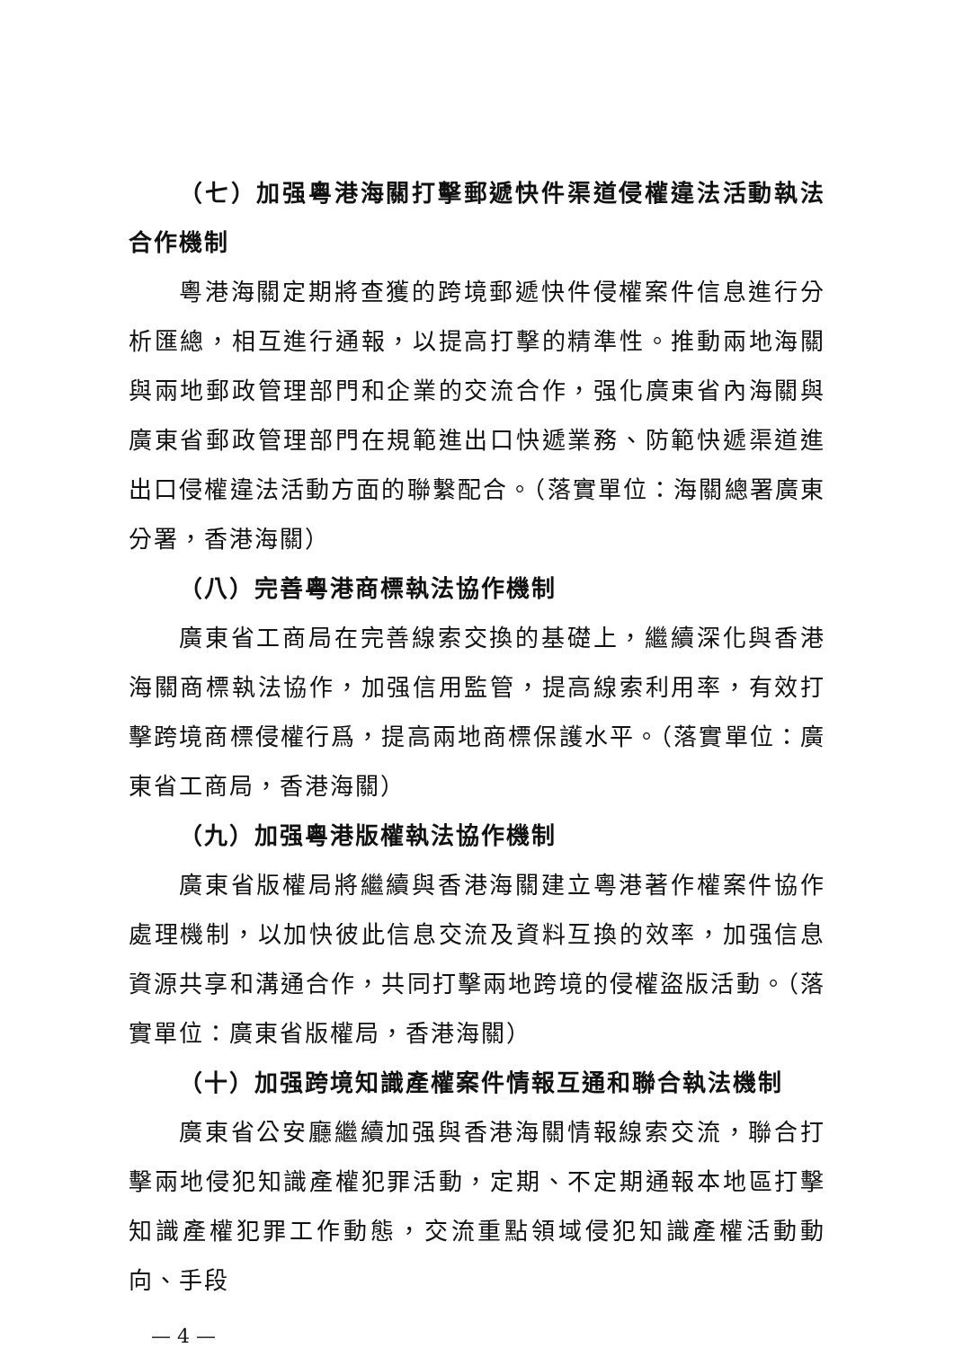（七）加强粵港海關打擊郵遞快件渠道侵權違法活動執法合作機制
粵港海關定期將查獲的跨境郵遞快件侵權案件信息進行分析匯總，相互進行通報，以提高打擊的精準性。推動兩地海關與兩地郵政管理部門和企業的交流合作，强化廣東省內海關與廣東省郵政管理部門在規範進出口快遞業務、防範快遞渠道進出口侵權違法活動方面的聯繫配合。（落實單位：海關總署廣東分署，香港海關）
（八）完善粵港商標執法協作機制
廣東省工商局在完善線索交換的基礎上，繼續深化與香港海關商標執法協作，加强信用監管，提高線索利用率，有效打擊跨境商標侵權行爲，提高兩地商標保護水平。（落實單位：廣東省工商局，香港海關）
（九）加强粵港版權執法協作機制
廣東省版權局將繼續與香港海關建立粵港著作權案件協作處理機制，以加快彼此信息交流及資料互換的效率，加强信息資源共享和溝通合作，共同打擊兩地跨境的侵權盜版活動。（落實單位：廣東省版權局，香港海關）
（十）加强跨境知識產權案件情報互通和聯合執法機制
廣東省公安廳繼續加强與香港海關情報線索交流，聯合打擊兩地侵犯知識產權犯罪活動，定期、不定期通報本地區打擊知識產權犯罪工作動態，交流重點領域侵犯知識產權活動動向、手段
— 4 —